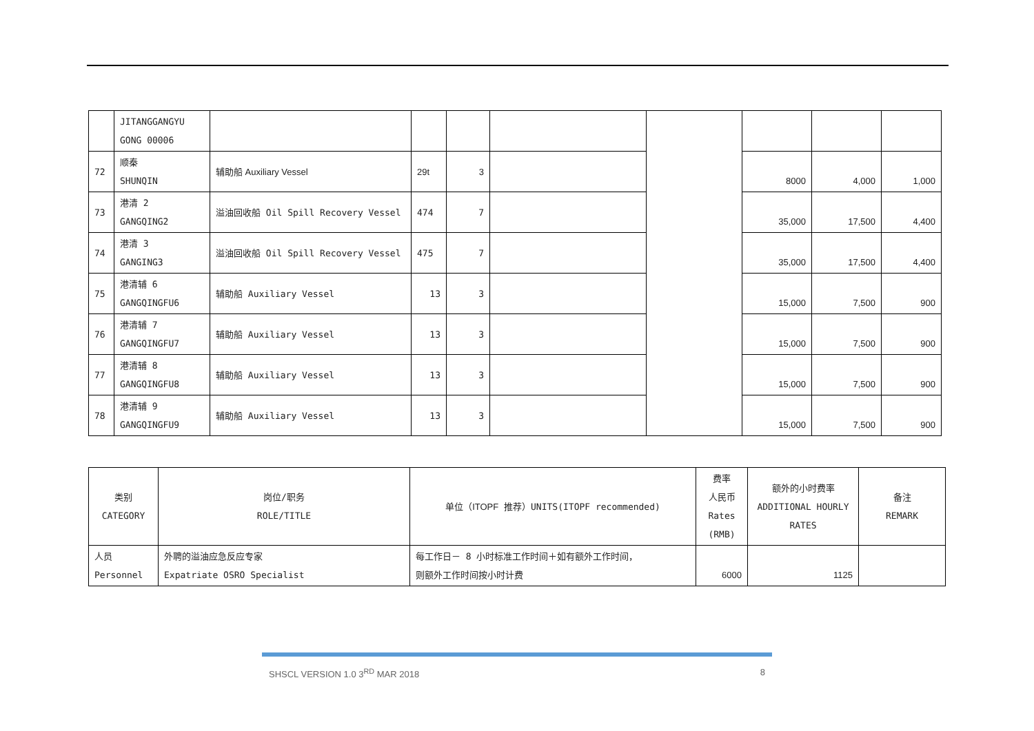| | JITANGGANGYU GONG 00006 | | | | | | | | |
| 72 | 顺秦 SHUNQIN | 辅助船 Auxiliary Vessel | 29t | 3 | | | 8000 | 4,000 | 1,000 |
| 73 | 港清 2 GANGQING2 | 溢油回收船 Oil Spill Recovery Vessel | 474 | 7 | | | 35,000 | 17,500 | 4,400 |
| 74 | 港清 3 GANGING3 | 溢油回收船 Oil Spill Recovery Vessel | 475 | 7 | | | 35,000 | 17,500 | 4,400 |
| 75 | 港清辅 6 GANGQINGFU6 | 辅助船 Auxiliary Vessel | 13 | 3 | | | 15,000 | 7,500 | 900 |
| 76 | 港清辅 7 GANGQINGFU7 | 辅助船 Auxiliary Vessel | 13 | 3 | | | 15,000 | 7,500 | 900 |
| 77 | 港清辅 8 GANGQINGFU8 | 辅助船 Auxiliary Vessel | 13 | 3 | | | 15,000 | 7,500 | 900 |
| 78 | 港清辅 9 GANGQINGFU9 | 辅助船 Auxiliary Vessel | 13 | 3 | | | 15,000 | 7,500 | 900 |
| 类别 CATEGORY | 岗位/职务 ROLE/TITLE | 单位（ ITOPF 推荐）UNITS(ITOPF recommended) | 费率 人民币 Rates (RMB) | 额外的小时费率 ADDITIONAL HOURLY RATES | 备注 REMARK |
| 人员 Personnel | 外聘的溢油应急反应专家 Expatriate OSRO Specialist | 每工作日－ 8 小时标准工作时间＋如有额外工作时间， 则额外工作时间按小时计费 | 6000 | 1125 | |
SHSCL VERSION 1.0 3<sup>RD</sup> MAR 2018 8